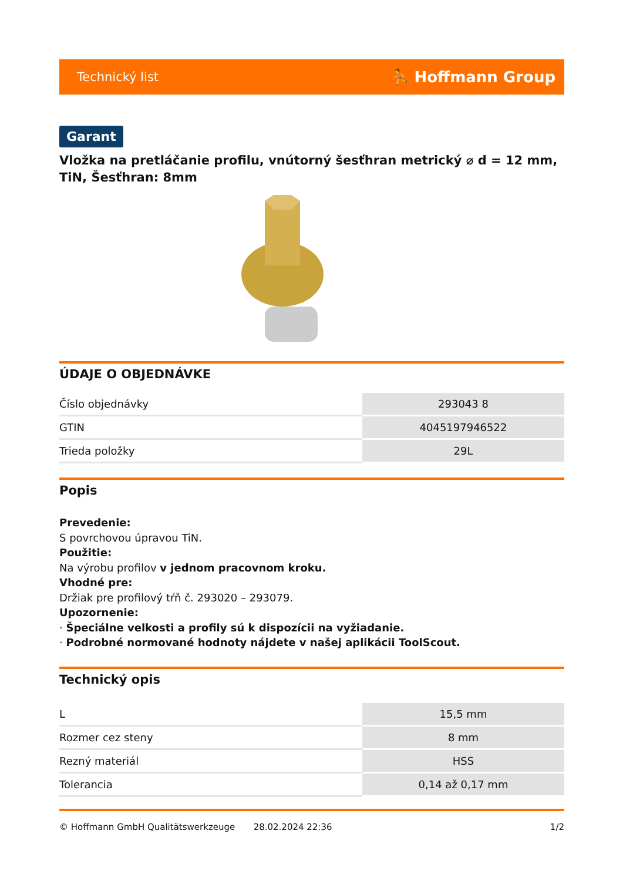Technický list ⛹ Hoffmann Group
Garant
Vložka na pretláčanie profilu, vnútorný šesťhran metrický ⌀ d = 12 mm, TiN, Šesťhran: 8mm
ÚDAJE O OBJEDNÁVKE
| Číslo objednávky | 293043 8 |
| GTIN | 4045197946522 |
| Trieda položky | 29L |
Popis
Prevedenie:
S povrchovou úpravou TiN.
Použitie:
Na výrobu profilov v jednom pracovnom kroku.
Vhodné pre:
Držiak pre profilový tŕň č. 293020 – 293079.
Upozornenie:
· Špeciálne velkosti a profily sú k dispozícii na vyžiadanie.
· Podrobné normované hodnoty nájdete v našej aplikácii ToolScout.
Technický opis
| L | 15,5 mm |
| Rozmer cez steny | 8 mm |
| Rezný materiál | HSS |
| Tolerancia | 0,14 až 0,17 mm |
© Hoffmann GmbH Qualitätswerkzeuge 28.02.2024 22:36 1/2